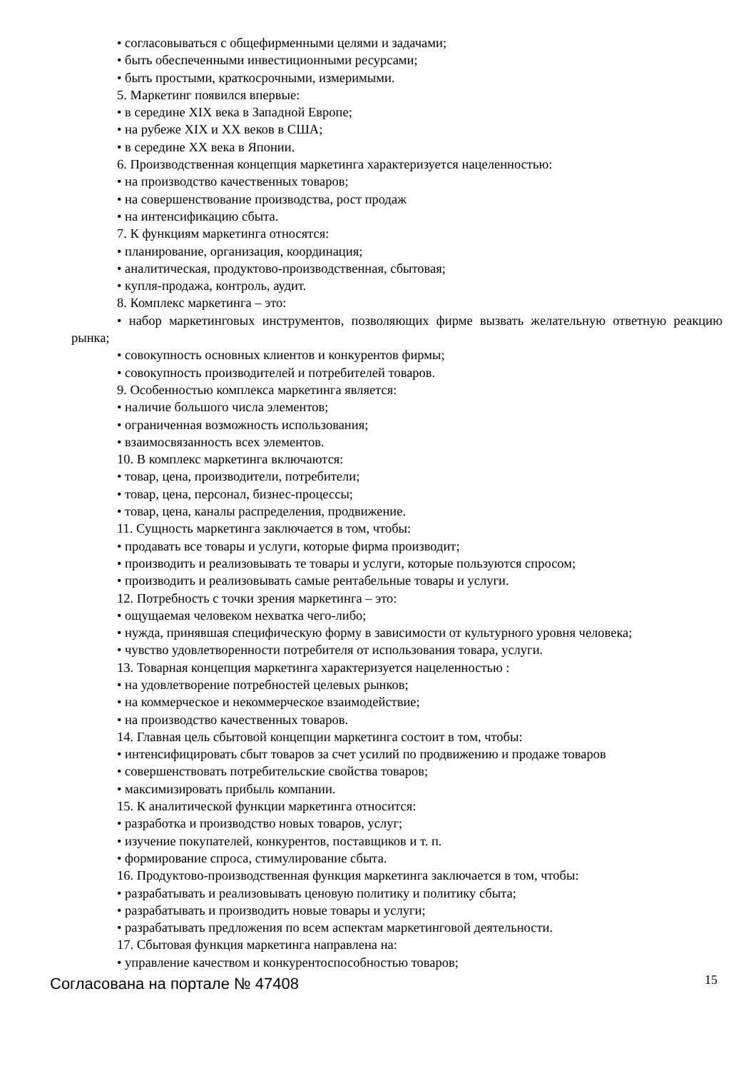• согласовываться с общефирменными целями и задачами;
• быть обеспеченными инвестиционными ресурсами;
• быть простыми, краткосрочными, измеримыми.
5. Маркетинг появился впервые:
• в середине XIX века в Западной Европе;
• на рубеже XIX и XX веков в США;
• в середине XX века в Японии.
6. Производственная концепция маркетинга характеризуется нацеленностью:
• на производство качественных товаров;
• на совершенствование производства, рост продаж
• на интенсификацию сбыта.
7. К функциям маркетинга относятся:
• планирование, организация, координация;
• аналитическая, продуктово-производственная, сбытовая;
• купля-продажа, контроль, аудит.
8. Комплекс маркетинга – это:
• набор маркетинговых инструментов, позволяющих фирме вызвать желательную ответную реакцию рынка;
• совокупность основных клиентов и конкурентов фирмы;
• совокупность производителей и потребителей товаров.
9. Особенностью комплекса маркетинга является:
• наличие большого числа элементов;
• ограниченная возможность использования;
• взаимосвязанность всех элементов.
10. В комплекс маркетинга включаются:
• товар, цена, производители, потребители;
• товар, цена, персонал, бизнес-процессы;
• товар, цена, каналы распределения, продвижение.
11. Сущность маркетинга заключается в том, чтобы:
• продавать все товары и услуги, которые фирма производит;
• производить и реализовывать те товары и услуги, которые пользуются спросом;
• производить и реализовывать самые рентабельные товары и услуги.
12. Потребность с точки зрения маркетинга – это:
• ощущаемая человеком нехватка чего-либо;
• нужда, принявшая специфическую форму в зависимости от культурного уровня человека;
• чувство удовлетворенности потребителя от использования товара, услуги.
13. Товарная концепция маркетинга характеризуется нацеленностью :
• на удовлетворение потребностей целевых рынков;
• на коммерческое и некоммерческое взаимодействие;
• на производство качественных товаров.
14. Главная цель сбытовой концепции маркетинга состоит в том, чтобы:
• интенсифицировать сбыт товаров за счет усилий по продвижению и продаже товаров
• совершенствовать потребительские свойства товаров;
• максимизировать прибыль компании.
15. К аналитической функции маркетинга относится:
• разработка и производство новых товаров, услуг;
• изучение покупателей, конкурентов, поставщиков и т. п.
• формирование спроса, стимулирование сбыта.
16. Продуктово-производственная функция маркетинга заключается в том, чтобы:
• разрабатывать и реализовывать ценовую политику и политику сбыта;
• разрабатывать и производить новые товары и услуги;
• разрабатывать предложения по всем аспектам маркетинговой деятельности.
17. Сбытовая функция маркетинга направлена на:
• управление качеством и конкурентоспособностью товаров;
Согласована на портале № 47408 15